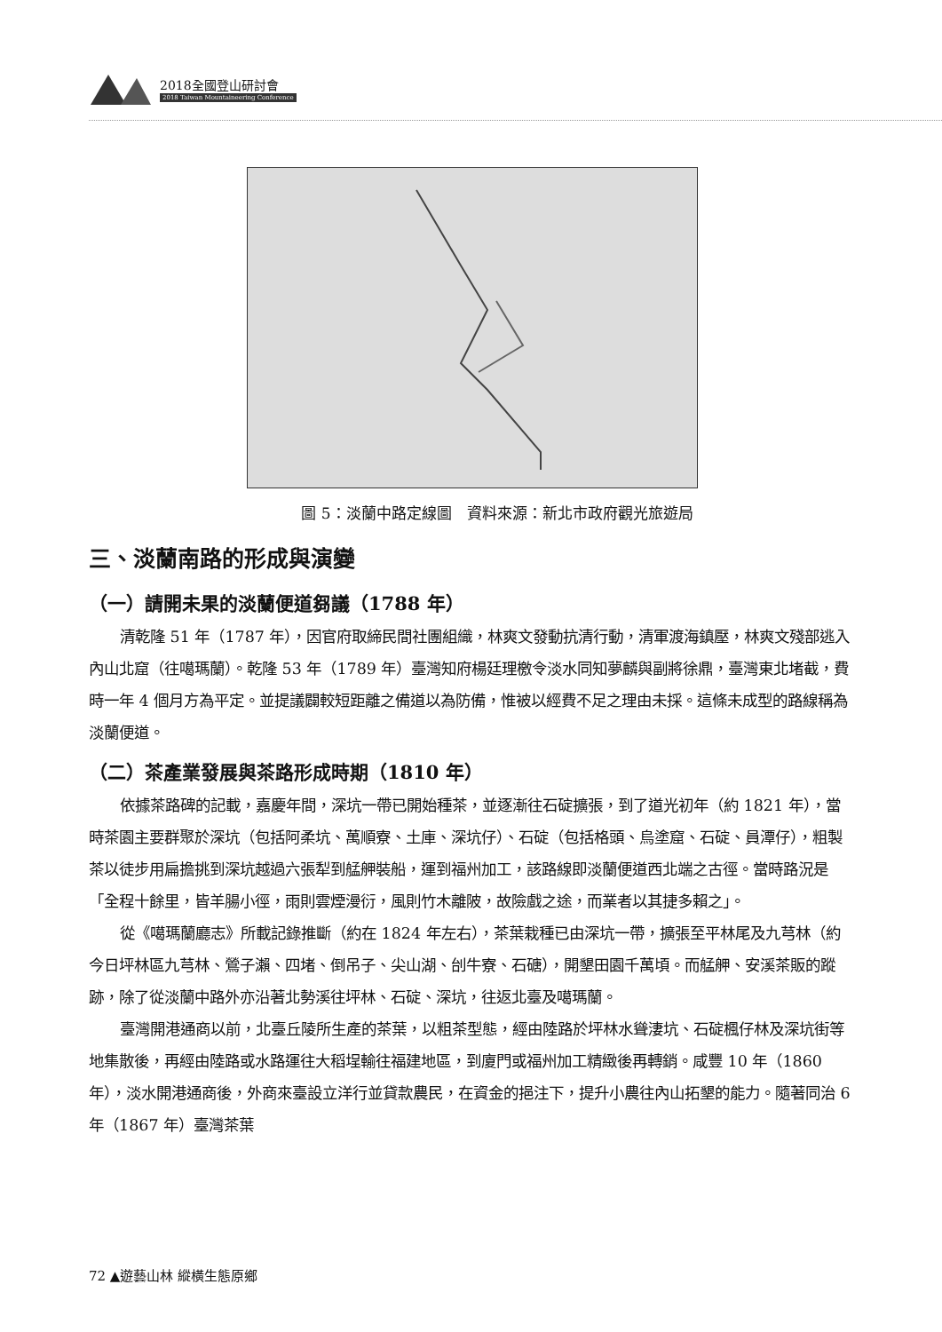2018全國登山研討會
2018 Taiwan Mountaineering Conference
圖 5：淡蘭中路定線圖　資料來源：新北市政府觀光旅遊局
三、淡蘭南路的形成與演變
（一）請開未果的淡蘭便道芻議（1788 年）
清乾隆 51 年（1787 年），因官府取締民間社團組織，林爽文發動抗清行動，清軍渡海鎮壓，林爽文殘部逃入內山北窟（往噶瑪蘭）。乾隆 53 年（1789 年）臺灣知府楊廷理檄令淡水同知夢麟與副將徐鼎，臺灣東北堵截，費時一年 4 個月方為平定。並提議闢較短距離之備道以為防備，惟被以經費不足之理由未採。這條未成型的路線稱為淡蘭便道。
（二）茶產業發展與茶路形成時期（1810 年）
依據茶路碑的記載，嘉慶年間，深坑一帶已開始種茶，並逐漸往石碇擴張，到了道光初年（約 1821 年），當時茶園主要群聚於深坑（包括阿柔坑、萬順寮、土庫、深坑仔）、石碇（包括格頭、烏塗窟、石碇、員潭仔），粗製茶以徒步用扁擔挑到深坑越過六張犁到艋舺裝船，運到福州加工，該路線即淡蘭便道西北端之古徑。當時路況是「全程十餘里，皆羊腸小徑，雨則雲煙漫衍，風則竹木離陂，故險戲之途，而業者以其捷多賴之」。
從《噶瑪蘭廳志》所載記錄推斷（約在 1824 年左右），茶葉栽種已由深坑一帶，擴張至平林尾及九芎林（約今日坪林區九芎林、鶯子瀨、四堵、倒吊子、尖山湖、刣牛寮、石磄），開墾田園千萬頃。而艋舺、安溪茶販的蹤跡，除了從淡蘭中路外亦沿著北勢溪往坪林、石碇、深坑，往返北臺及噶瑪蘭。
臺灣開港通商以前，北臺丘陵所生產的茶葉，以粗茶型態，經由陸路於坪林水聳淒坑、石碇楓仔林及深坑街等地集散後，再經由陸路或水路運往大稻埕輸往福建地區，到廈門或福州加工精緻後再轉銷。咸豐 10 年（1860 年），淡水開港通商後，外商來臺設立洋行並貸款農民，在資金的挹注下，提升小農往內山拓墾的能力。隨著同治 6 年（1867 年）臺灣茶葉
72 ▲遊藝山林 縱橫生態原鄉